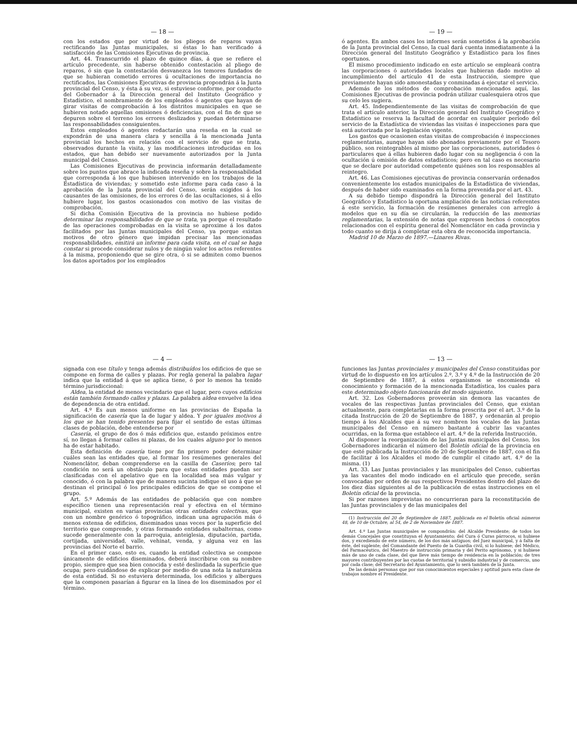— 18 —
con los estados que por virtud de los pliegos de reparos vayan rectificando las Juntas municipales, si éstas lo han verificado á satisfacción de las Comisiones Ejecutivas de provincia.
Art. 44. Transcurrido el plazo de quince días, á que se refiere el artículo precedente, sin haberse obtenido contestación al pliego de reparos, ó sin que la contestación desvanezca los temores fundados de que se hubieran cometido errores ú ocultaciones de importancia no rectificados, las Comisiones Ejecutivas de provincia propondrán á la Junta provincial del Censo, y ésta á su vez, si estuviese conforme, por conducto del Gobernador á la Dirección general del Instituto Geográfico y Estadístico, el nombramiento de los empleados ó agentes que hayan de girar visitas de comprobación á los distritos municipales en que se hubieren notado aquellas omisiones ó deficiencias, con el fin de que se depuren sobre el terreno los errores deslizados y puedan determinarse las responsabilidades consiguientes.
Estos empleados ó agentes redactarán una reseña en la cual se expondrán de una manera clara y sencilla á la mencionada Junta provincial los hechos en relación con el servicio de que se trata, observados durante la visita, y las modificaciones introducidas en los estados, que han debido ser nuevamente autorizados por la Junta municipal del Censo.
Las Comisiones Ejecutivas de provincia informarán detalladamente sobre los puntos que abrace la indicada reseña y sobre la responsabilidad que corresponda á los que hubiesen intervenido en los trabajos de la Estadística de viviendas; y sometido este informe para cada caso á la aprobación de la Junta provincial del Censo, serán exigidos á los causantes de las omisiones, de los errores ó de las ocultaciones, si á ello hubiere lugar, los gastos ocasionados con motivo de las visitas de comprobación.
Si dicha Comisión Ejecutiva de la provincia no hubiese podido determinar las responsabilidades de que se trata, ya porque el resultado de las operaciones comprobadas en la visita se aproxime á los datos facilitados por las Juntas municipales del Censo, ya porque existan motivos de otro género que impidan precisar las mencionadas responsabilidades, emitirá un informe para cada visita, en el cual se haga constar si procede considerar nulos y de ningún valor los actos referentes á la misma, proponiendo que se gire otra, ó si se admiten como buenos los datos aportados por los empleados
— 19 —
ó agentes. En ambos casos los informes serán sometidos á la aprobación de la Junta provincial del Censo, la cual dará cuenta inmediatamente á la Dirección general del Instituto Geográfico y Estadístico para los fines oportunos.
El mismo procedimiento indicado en este artículo se empleará contra las corporaciones ó autoridades locales que hubieran dado motivo al incumplimiento del artículo 41 de esta Instrucción, siempre que previamente hayan sido amonestadas y conminadas á ejecutar el servicio.
Además de los métodos de comprobación mencionados aquí, las Comisiones Ejecutivas de provincia podrán utilizar cualesquiera otros que su celo les sugiera.
Art. 45. Independientemente de las visitas de comprobación de que trata el artículo anterior, la Dirección general del Instituto Geográfico y Estadístico se reserva la facultad de acordar en cualquier período del servicio de la Estadística de viviendas las visitas é inspecciones para que está autorizada por la legislación vigente.
Los gastos que ocasionen estas visitas de comprobación é inspecciones reglamentarias, aunque hayan sido abonados previamente por el Tesoro público, son reintegrables al mismo por las corporaciones, autoridades ó particulares que á ellas hubieren dado lugar con su negligencia ó con la ocultación ú omisión de datos estadísticos; pero en tal caso es necesario que se declare por autoridad competente quiénes son los responsables al reintegro.
Art. 46. Las Comisiones ejecutivas de provincia conservarán ordenados convenientemente los estados municipales de la Estadística de viviendas, después de haber sido examinados en la forma prevenida por el art. 43.
A su debido tiempo dispondrá la Dirección general del Instituto Geográfico y Estadístico la oportuna ampliación de las noticias referentes á este servicio, la formación de resúmenes generales con arreglo á modelos que en su día se circularán, la reducción de las memorias reglamentarias, la extensión de notas que expresen hechos ó conceptos relacionados con el espíritu general del Nomenclátor en cada provincia y todo cuanto se dirija á completar esta obra de reconocida importancia.
Madrid 10 de Marzo de 1897.—Linares Rivas.
— 4 —
signada con ese título y tenga además distribuídos los edificios de que se compone en forma de calles y plazas. Por regla general la palabra lugar indica que la entidad á que se aplica tiene, ó por lo menos ha tenido término jurisdiccional:
Aldea, la entidad de menos vecindario que el lugar, pero cuyos edificios están también formando calles y plazas. La palabra aldea envuelve la idea de dependencia de otra entidad.
Art. 4.º Es aun menos uniforme en las provincias de España la significación de casería que la de lugar y aldea. Y por iguales motivos á los que se han tenido presentes para fijar el sentido de estas últimas clases de población, debe entenderse por
Casería, el grupo de dos ó más edificios que, estando próximos entre sí, no llegan á formar calles ni plazas, de los cuales alguno por lo menos ha de estar habitado.
Esta definición de casería tiene por fin primero poder determinar cuáles sean las entidades que, al formar los resúmenes generales del Nomenclátor, deban comprenderse en la casilla de Caseríos; pero tal condición no será un obstáculo para que estas entidades puedan ser clasificadas con el apelativo que en la localidad sea más vulgar y conocido, ó con la palabra que de manera sucinta indique el uso á que se destinan el principal ó los principales edificios de que se compone el grupo.
Art. 5.º Además de las entidades de población que con nombre específico tienen una representación real y efectiva en el término municipal, existen en varias provincias otras entidades colectivas, que con un nombre genérico ó topográfico, indican una agrupación más ó menos extensa de edificios, diseminados unas veces por la superficie del territorio que comprende, y otras formando entidades subalternas, como sucede generalmente con la parroquia, anteiglesia, diputación, partida, cortijada, universidad, valle, vehinat, venda, y alguna vez en las provincias del Norte el barrio.
En el primer caso, esto es, cuando la entidad colectiva se compone únicamente de edificios diseminados, deberá inscribirse con su nombre propio, siempre que sea bien conocida y esté deslindada la superficie que ocupa; pero cuidándose de explicar por medio de una nota la naturaleza de esta entidad. Si no estuviera determinada, los edificios y albergues que la componen pasarían á figurar en la línea de los diseminados por el término.
— 13 —
funciones las Juntas provinciales y municipales del Censo constituidas por virtud de lo dispuesto en los artículos 2.º, 3.º y 4.º de la Instrucción de 20 de Septiembre de 1887, á estos organismos se encomienda el conocimiento y formación de la mencionada Estadística, los cuales para este determinado objeto funcionarán del modo siguiente.
Art. 32. Los Gobernadores proveerán sin demora las vacantes de vocales de las respectivas Juntas provinciales del Censo, que existan actualmente, para completarlas en la forma prescrita por el art. 3.º de la citada Instrucción de 20 de Septiembre de 1887, y ordenarán al propio tiempo á los Alcaldes que á su vez nombren los vocales de las Juntas municipales del Censo en número bastante á cubrir las vacantes ocurridas, en la forma que establece el art. 4.º de la referida Instrucción.
Al disponer la reorganización de las Juntas municipales del Censo, los Gobernadores indicarán el número del Boletín oficial de la provincia en que esté publicada la Instrucción de 20 de Septiembre de 1887, con el fin de facilitar á los Alcaldes el modo de cumplir el citado art. 4.º de la misma. (1)
Art. 33. Las Juntas provinciales y las municipales del Censo, cubiertas ya las vacantes del modo indicado en el artículo que precede, serán convocadas por orden de sus respectivos Presidentes dentro del plazo de los diez días siguientes al de la publicación de estas instrucciones en el Boletín oficial de la provincia.
Si por razones imprevistas no concurrieran para la reconstitución de las Juntas provinciales y de las municipales del
(1) Instrucción del 20 de Septiembre de 1887, publicada en el Boletín oficial números 48, de 10 de Octubre, al 54, de 2 de Noviembre de 1887.
Art. 4.º Las Juntas municipales se compondrán: del Alcalde Presidente; de todos los demás Concejales que constituyan el Ayuntamiento; del Cura ó Curas párrocos, si hubiese dos, y excediendo de este número, de los dos más antiguos; del Juez municipal, y á falta de éste, del suplente; del Comandante del Puesto de la Guardia civil, si lo hubiese; del Médico, del Farmacéutico, del Maestro de instrucción primaria y del Perito agrónomo, y si hubiese más de uno de cada clase, del que lleve más tiempo de residencia en la población; de tres mayores contribuyentes por las cuotas de territorial y subsidio industrial y de comercio, uno por cada clase; del Secretario del Ayuntamiento, que lo será también de la Junta.
De las demás personas que por sus conocimientos especiales y aptitud para esta clase de trabajos nombre el Presidente.